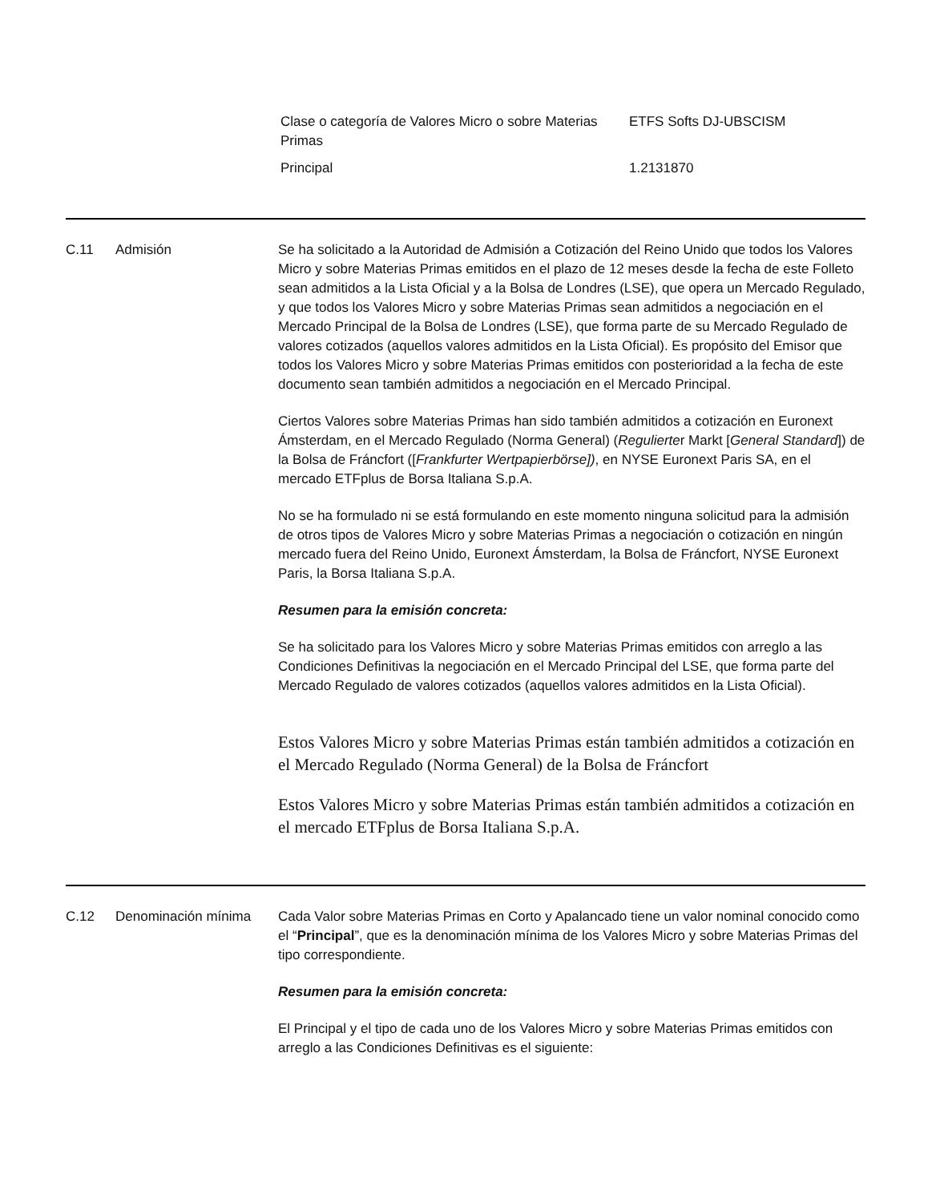| Clase o categoría de Valores Micro o sobre Materias Primas | ETFS Softs DJ-UBSCISM |
| Principal | 1.2131870 |
C.11 Admisión Se ha solicitado a la Autoridad de Admisión a Cotización del Reino Unido que todos los Valores Micro y sobre Materias Primas emitidos en el plazo de 12 meses desde la fecha de este Folleto sean admitidos a la Lista Oficial y a la Bolsa de Londres (LSE), que opera un Mercado Regulado, y que todos los Valores Micro y sobre Materias Primas sean admitidos a negociación en el Mercado Principal de la Bolsa de Londres (LSE), que forma parte de su Mercado Regulado de valores cotizados (aquellos valores admitidos en la Lista Oficial). Es propósito del Emisor que todos los Valores Micro y sobre Materias Primas emitidos con posterioridad a la fecha de este documento sean también admitidos a negociación en el Mercado Principal.
Ciertos Valores sobre Materias Primas han sido también admitidos a cotización en Euronext Ámsterdam, en el Mercado Regulado (Norma General) (Regulierter Markt [General Standard]) de la Bolsa de Fráncfort ([Frankfurter Wertpapierbörse]), en NYSE Euronext Paris SA, en el mercado ETFplus de Borsa Italiana S.p.A.
No se ha formulado ni se está formulando en este momento ninguna solicitud para la admisión de otros tipos de Valores Micro y sobre Materias Primas a negociación o cotización en ningún mercado fuera del Reino Unido, Euronext Ámsterdam, la Bolsa de Fráncfort, NYSE Euronext Paris, la Borsa Italiana S.p.A.
Resumen para la emisión concreta:
Se ha solicitado para los Valores Micro y sobre Materias Primas emitidos con arreglo a las Condiciones Definitivas la negociación en el Mercado Principal del LSE, que forma parte del Mercado Regulado de valores cotizados (aquellos valores admitidos en la Lista Oficial).
Estos Valores Micro y sobre Materias Primas están también admitidos a cotización en el Mercado Regulado (Norma General) de la Bolsa de Fráncfort
Estos Valores Micro y sobre Materias Primas están también admitidos a cotización en el mercado ETFplus de Borsa Italiana S.p.A.
C.12 Denominación mínima Cada Valor sobre Materias Primas en Corto y Apalancado tiene un valor nominal conocido como el “Principal”, que es la denominación mínima de los Valores Micro y sobre Materias Primas del tipo correspondiente.
Resumen para la emisión concreta:
El Principal y el tipo de cada uno de los Valores Micro y sobre Materias Primas emitidos con arreglo a las Condiciones Definitivas es el siguiente: